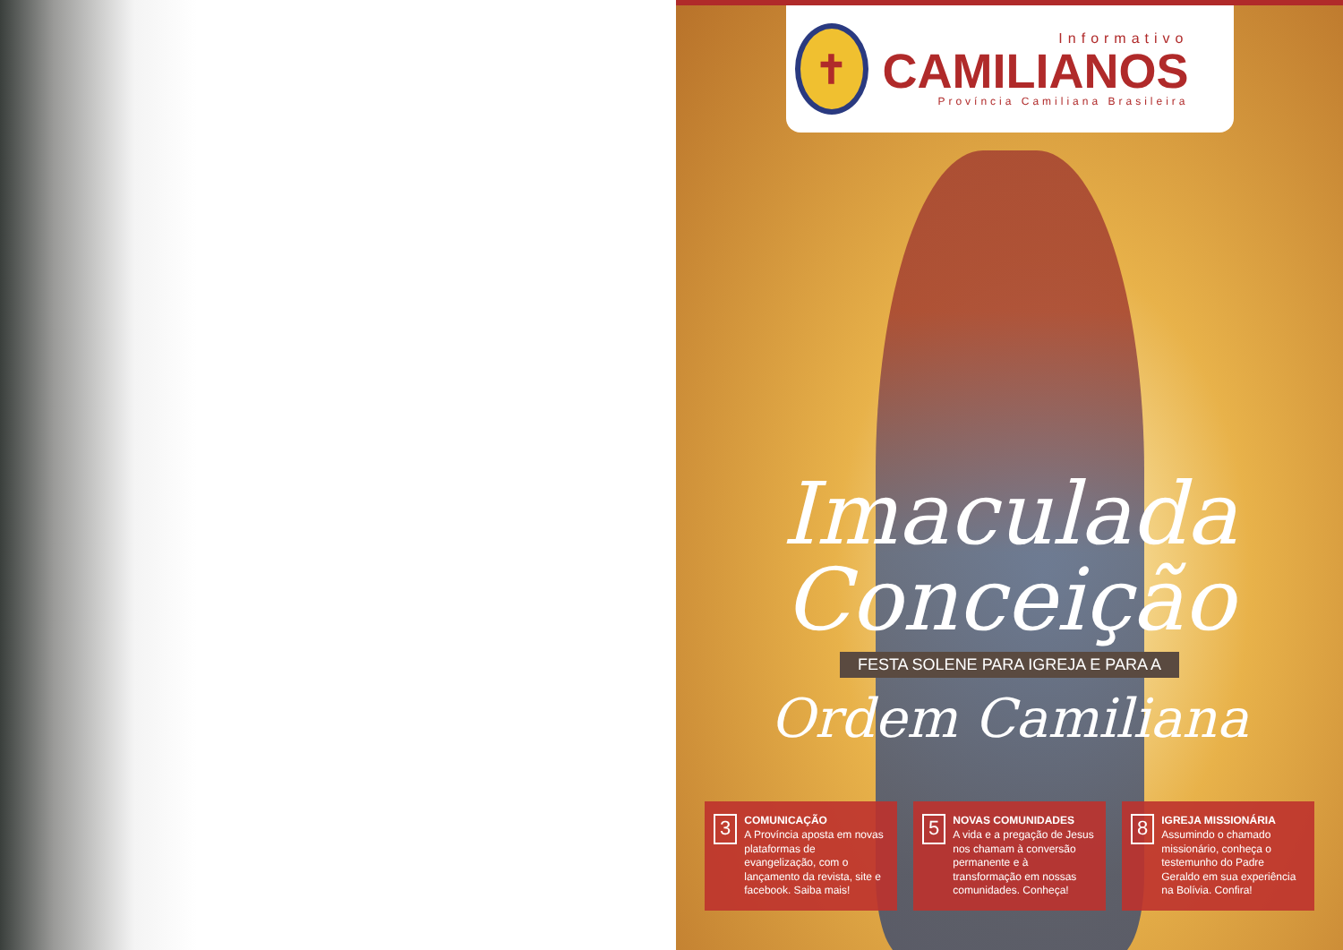✝
Informativo
CAMILIANOS
Província Camiliana Brasileira
Imaculada
Conceição
FESTA SOLENE PARA IGREJA E PARA A
Ordem Camiliana
3
COMUNICAÇÃO
A Província aposta em novas plataformas de evangelização, com o lançamento da revista, site e facebook. Saiba mais!
5
NOVAS COMUNIDADES
A vida e a pregação de Jesus nos chamam à conversão permanente e à transformação em nossas comunidades. Conheça!
8
IGREJA MISSIONÁRIA
Assumindo o chamado missionário, conheça o testemunho do Padre Geraldo em sua experiência na Bolívia. Confira!